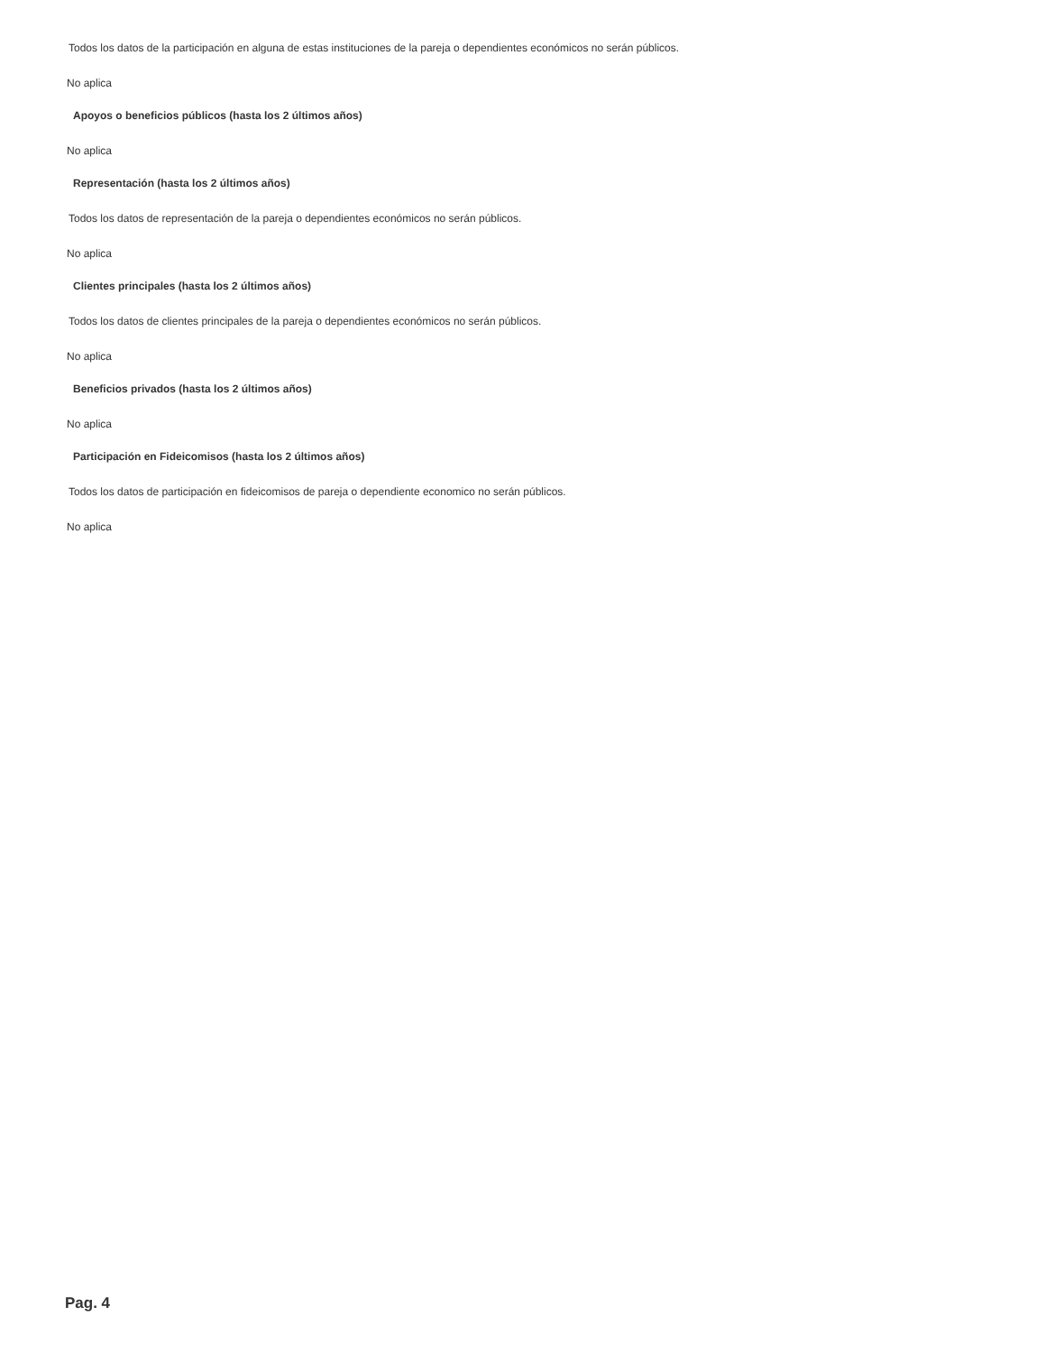Todos los datos de la participación en alguna de estas instituciones de la pareja o dependientes económicos no serán públicos.
No aplica
Apoyos o beneficios públicos (hasta los 2 últimos años)
No aplica
Representación (hasta los 2 últimos años)
Todos los datos de representación de la pareja o dependientes económicos no serán públicos.
No aplica
Clientes principales (hasta los 2 últimos años)
Todos los datos de clientes principales de la pareja o dependientes económicos no serán públicos.
No aplica
Beneficios privados (hasta los 2 últimos años)
No aplica
Participación en Fideicomisos (hasta los 2 últimos años)
Todos los datos de participación en fideicomisos de pareja o dependiente economico no serán públicos.
No aplica
Pag. 4